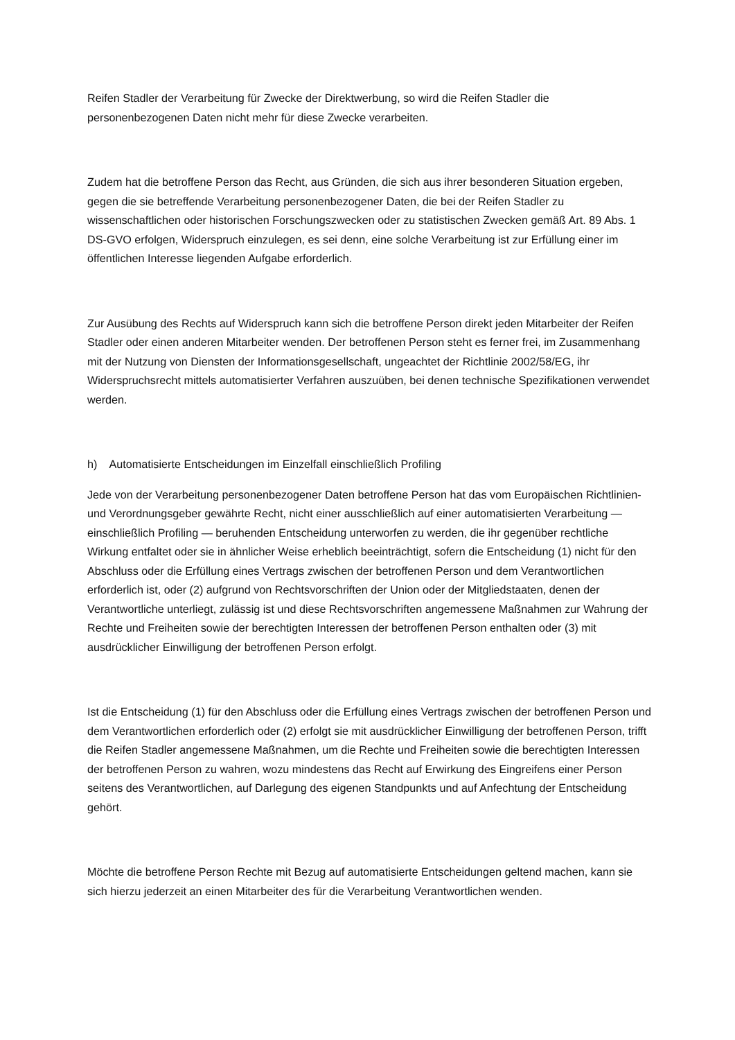Reifen Stadler der Verarbeitung für Zwecke der Direktwerbung, so wird die Reifen Stadler die personenbezogenen Daten nicht mehr für diese Zwecke verarbeiten.
Zudem hat die betroffene Person das Recht, aus Gründen, die sich aus ihrer besonderen Situation ergeben, gegen die sie betreffende Verarbeitung personenbezogener Daten, die bei der Reifen Stadler zu wissenschaftlichen oder historischen Forschungszwecken oder zu statistischen Zwecken gemäß Art. 89 Abs. 1 DS-GVO erfolgen, Widerspruch einzulegen, es sei denn, eine solche Verarbeitung ist zur Erfüllung einer im öffentlichen Interesse liegenden Aufgabe erforderlich.
Zur Ausübung des Rechts auf Widerspruch kann sich die betroffene Person direkt jeden Mitarbeiter der Reifen Stadler oder einen anderen Mitarbeiter wenden. Der betroffenen Person steht es ferner frei, im Zusammenhang mit der Nutzung von Diensten der Informationsgesellschaft, ungeachtet der Richtlinie 2002/58/EG, ihr Widerspruchsrecht mittels automatisierter Verfahren auszuüben, bei denen technische Spezifikationen verwendet werden.
h) Automatisierte Entscheidungen im Einzelfall einschließlich Profiling
Jede von der Verarbeitung personenbezogener Daten betroffene Person hat das vom Europäischen Richtlinien- und Verordnungsgeber gewährte Recht, nicht einer ausschließlich auf einer automatisierten Verarbeitung — einschließlich Profiling — beruhenden Entscheidung unterworfen zu werden, die ihr gegenüber rechtliche Wirkung entfaltet oder sie in ähnlicher Weise erheblich beeinträchtigt, sofern die Entscheidung (1) nicht für den Abschluss oder die Erfüllung eines Vertrags zwischen der betroffenen Person und dem Verantwortlichen erforderlich ist, oder (2) aufgrund von Rechtsvorschriften der Union oder der Mitgliedstaaten, denen der Verantwortliche unterliegt, zulässig ist und diese Rechtsvorschriften angemessene Maßnahmen zur Wahrung der Rechte und Freiheiten sowie der berechtigten Interessen der betroffenen Person enthalten oder (3) mit ausdrücklicher Einwilligung der betroffenen Person erfolgt.
Ist die Entscheidung (1) für den Abschluss oder die Erfüllung eines Vertrags zwischen der betroffenen Person und dem Verantwortlichen erforderlich oder (2) erfolgt sie mit ausdrücklicher Einwilligung der betroffenen Person, trifft die Reifen Stadler angemessene Maßnahmen, um die Rechte und Freiheiten sowie die berechtigten Interessen der betroffenen Person zu wahren, wozu mindestens das Recht auf Erwirkung des Eingreifens einer Person seitens des Verantwortlichen, auf Darlegung des eigenen Standpunkts und auf Anfechtung der Entscheidung gehört.
Möchte die betroffene Person Rechte mit Bezug auf automatisierte Entscheidungen geltend machen, kann sie sich hierzu jederzeit an einen Mitarbeiter des für die Verarbeitung Verantwortlichen wenden.